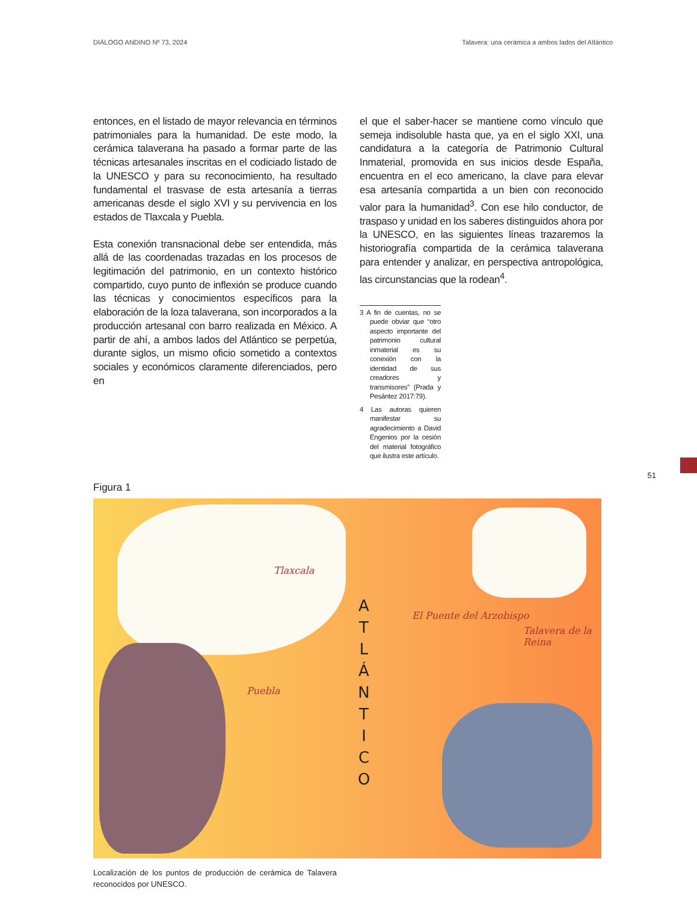DIÁLOGO ANDINO Nº 73, 2024 Talavera: una cerámica a ambos lados del Atlántico
entonces, en el listado de mayor relevancia en términos patrimoniales para la humanidad. De este modo, la cerámica talaverana ha pasado a formar parte de las técnicas artesanales inscritas en el codiciado listado de la UNESCO y para su reconocimiento, ha resultado fundamental el trasvase de esta artesanía a tierras americanas desde el siglo XVI y su pervivencia en los estados de Tlaxcala y Puebla.
Esta conexión transnacional debe ser entendida, más allá de las coordenadas trazadas en los procesos de legitimación del patrimonio, en un contexto histórico compartido, cuyo punto de inflexión se produce cuando las técnicas y conocimientos específicos para la elaboración de la loza talaverana, son incorporados a la producción artesanal con barro realizada en México. A partir de ahí, a ambos lados del Atlántico se perpetúa, durante siglos, un mismo oficio sometido a contextos sociales y económicos claramente diferenciados, pero en
el que el saber-hacer se mantiene como vínculo que semeja indisoluble hasta que, ya en el siglo XXI, una candidatura a la categoría de Patrimonio Cultural Inmaterial, promovida en sus inicios desde España, encuentra en el eco americano, la clave para elevar esa artesanía compartida a un bien con reconocido valor para la humanidad<sup>3</sup>. Con ese hilo conductor, de traspaso y unidad en los saberes distinguidos ahora por la UNESCO, en las siguientes líneas trazaremos la historiografía compartida de la cerámica talaverana para entender y analizar, en perspectiva antropológica, las circunstancias que la rodean<sup>4</sup>.
3 A fin de cuentas, no se puede obviar que “otro aspecto importante del patrimonio cultural inmaterial es su conexión con la identidad de sus creadores y transmisores” (Prada y Pesántez 2017:79).
4 Las autoras quieren manifestar su agradecimiento a David Engenios por la cesión del material fotográfico que ilustra este artículo.
Figura 1
Tlaxcala
Puebla
El Puente del Arzobispo
Talavera de la Reina
A T L Á N T I C O
Localización de los puntos de producción de cerámica de Talavera reconocidos por UNESCO.
51